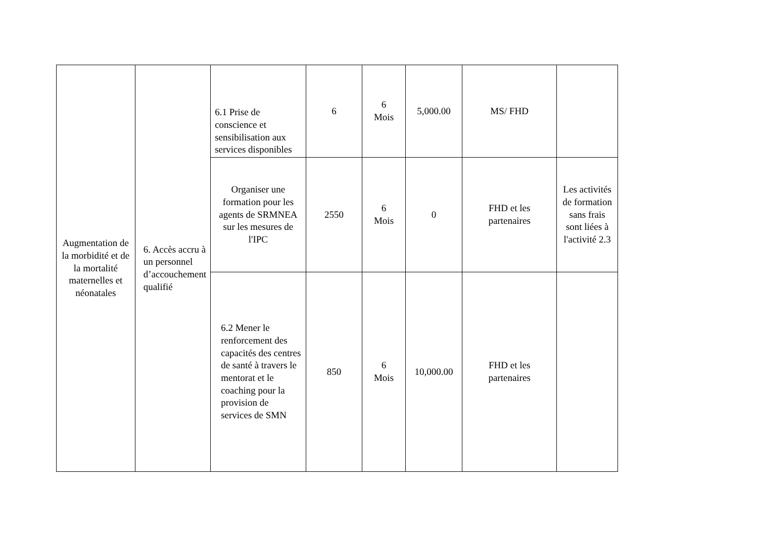| Augmentation de la morbidité et de la mortalité maternelles et néonatales | 6. Accès accru à un personnel d’accouchement qualifié | 6.1 Prise de conscience et sensibilisation aux services disponibles | 6 | 6 Mois | 5,000.00 | MS/ FHD | |
| | | Organiser une formation pour les agents de SRMNEA sur les mesures de l'IPC | 2550 | 6 Mois | 0 | FHD et les partenaires | Les activités de formation sans frais sont liées à l'activité 2.3 |
| | | 6.2 Mener le renforcement des capacités des centres de santé à travers le mentorat et le coaching pour la provision de services de SMN | 850 | 6 Mois | 10,000.00 | FHD et les partenaires | |